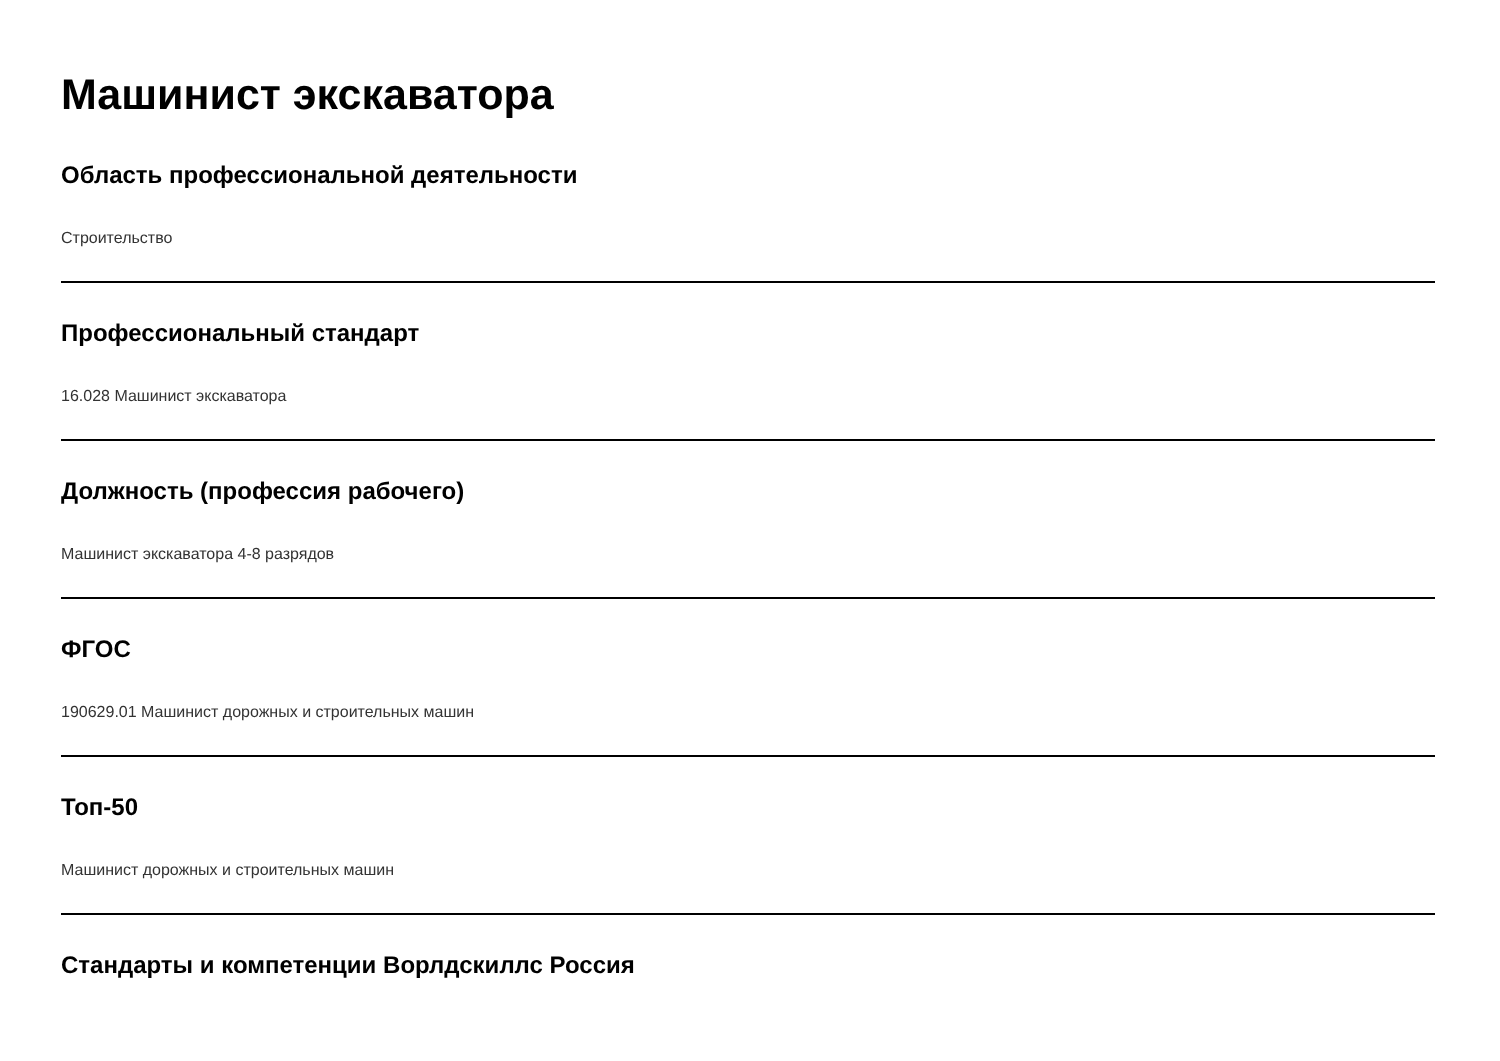Машинист экскаватора
Область профессиональной деятельности
Строительство
Профессиональный стандарт
16.028 Машинист экскаватора
Должность (профессия рабочего)
Машинист экскаватора 4-8 разрядов
ФГОС
190629.01 Машинист дорожных и строительных машин
Топ-50
Машинист дорожных и строительных машин
Стандарты и компетенции Ворлдскиллс Россия